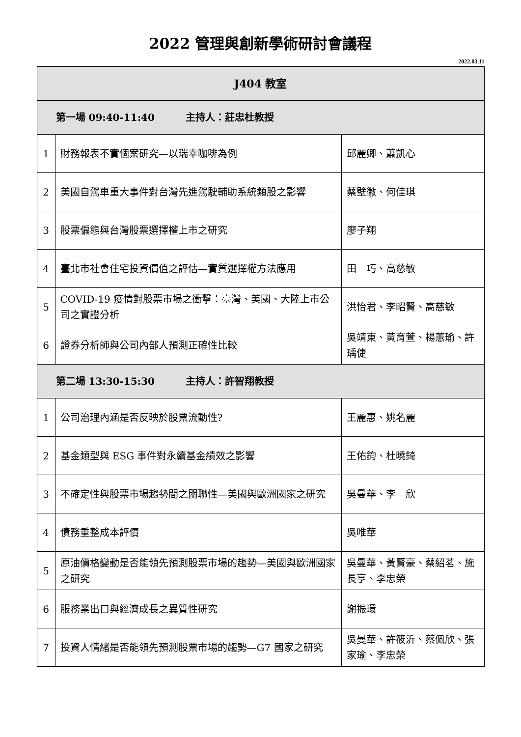2022 管理與創新學術研討會議程
2022.03.11
| J404 教室 | | |
| 第一場 09:40-11:40 主持人：莊忠杜教授 | | |
| 1 | 財務報表不實個案研究—以瑞幸咖啡為例 | 邱麗卿、蕭凱心 |
| 2 | 美國自駕車重大事件對台灣先進駕駛輔助系統類股之影響 | 蔡壁徽、何佳琪 |
| 3 | 股票偏態與台灣股票選擇權上市之研究 | 廖子翔 |
| 4 | 臺北市社會住宅投資價值之評估—實質選擇權方法應用 | 田 巧、高慈敏 |
| 5 | COVID-19 疫情對股票市場之衝擊：臺灣、美國、大陸上市公司之實證分析 | 洪怡君、李昭賢、高慈敏 |
| 6 | 證券分析師與公司內部人預測正確性比較 | 吳靖東、黃育萱、楊蕙瑜、許瑀倢 |
| 第二場 13:30-15:30 主持人：許智翔教授 | | |
| 1 | 公司治理內涵是否反映於股票流動性? | 王麗惠、姚名麗 |
| 2 | 基金類型與 ESG 事件對永續基金績效之影響 | 王佑鈞、杜曉錡 |
| 3 | 不確定性與股票市場趨勢間之關聯性—美國與歐洲國家之研究 | 吳曼華、李 欣 |
| 4 | 債務重整成本評價 | 吳唯華 |
| 5 | 原油價格變動是否能領先預測股票市場的趨勢—美國與歐洲國家之研究 | 吳曼華、黃賢豪、蔡紹茗、施長亨、李忠榮 |
| 6 | 服務業出口與經濟成長之異質性研究 | 謝振環 |
| 7 | 投資人情緒是否能領先預測股票市場的趨勢—G7 國家之研究 | 吳曼華、許筱沂、蔡佩欣、張家瑜、李忠榮 |